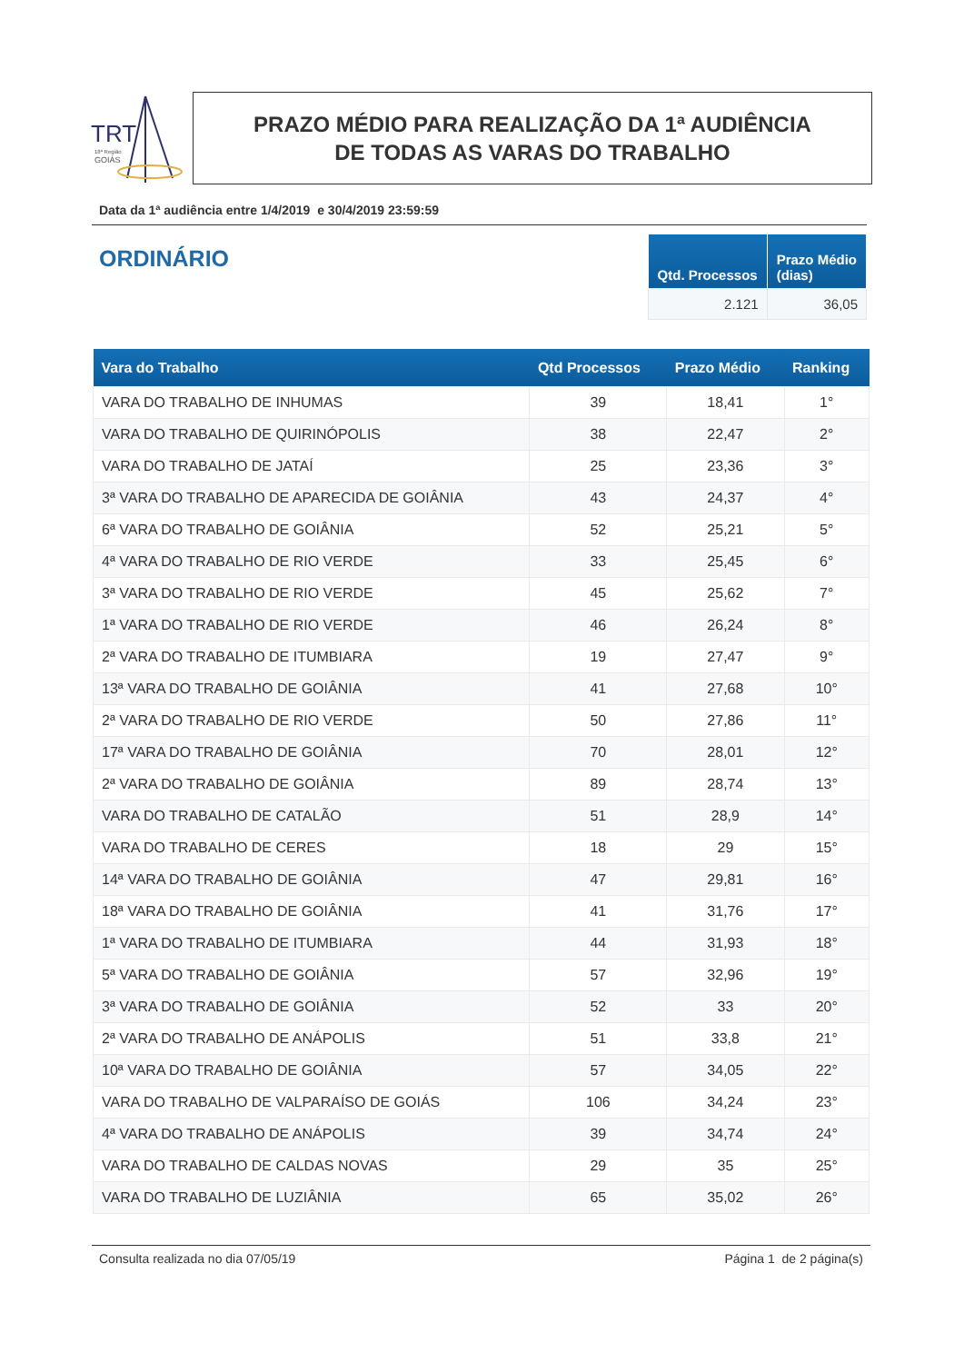TRT
18ª Região
GOIÁS
PRAZO MÉDIO PARA REALIZAÇÃO DA 1ª AUDIÊNCIA
DE TODAS AS VARAS DO TRABALHO
Data da 1ª audiência entre 1/4/2019 e 30/4/2019 23:59:59
ORDINÁRIO
| Qtd. Processos | Prazo Médio (dias) |
| --- | --- |
| 2.121 | 36,05 |
| Vara do Trabalho | Qtd Processos | Prazo Médio | Ranking |
| --- | --- | --- | --- |
| VARA DO TRABALHO DE INHUMAS | 39 | 18,41 | 1° |
| VARA DO TRABALHO DE QUIRINÓPOLIS | 38 | 22,47 | 2° |
| VARA DO TRABALHO DE JATAÍ | 25 | 23,36 | 3° |
| 3ª VARA DO TRABALHO DE APARECIDA DE GOIÂNIA | 43 | 24,37 | 4° |
| 6ª VARA DO TRABALHO DE GOIÂNIA | 52 | 25,21 | 5° |
| 4ª VARA DO TRABALHO DE RIO VERDE | 33 | 25,45 | 6° |
| 3ª VARA DO TRABALHO DE RIO VERDE | 45 | 25,62 | 7° |
| 1ª VARA DO TRABALHO DE RIO VERDE | 46 | 26,24 | 8° |
| 2ª VARA DO TRABALHO DE ITUMBIARA | 19 | 27,47 | 9° |
| 13ª VARA DO TRABALHO DE GOIÂNIA | 41 | 27,68 | 10° |
| 2ª VARA DO TRABALHO DE RIO VERDE | 50 | 27,86 | 11° |
| 17ª VARA DO TRABALHO DE GOIÂNIA | 70 | 28,01 | 12° |
| 2ª VARA DO TRABALHO DE GOIÂNIA | 89 | 28,74 | 13° |
| VARA DO TRABALHO DE CATALÃO | 51 | 28,9 | 14° |
| VARA DO TRABALHO DE CERES | 18 | 29 | 15° |
| 14ª VARA DO TRABALHO DE GOIÂNIA | 47 | 29,81 | 16° |
| 18ª VARA DO TRABALHO DE GOIÂNIA | 41 | 31,76 | 17° |
| 1ª VARA DO TRABALHO DE ITUMBIARA | 44 | 31,93 | 18° |
| 5ª VARA DO TRABALHO DE GOIÂNIA | 57 | 32,96 | 19° |
| 3ª VARA DO TRABALHO DE GOIÂNIA | 52 | 33 | 20° |
| 2ª VARA DO TRABALHO DE ANÁPOLIS | 51 | 33,8 | 21° |
| 10ª VARA DO TRABALHO DE GOIÂNIA | 57 | 34,05 | 22° |
| VARA DO TRABALHO DE VALPARAÍSO DE GOIÁS | 106 | 34,24 | 23° |
| 4ª VARA DO TRABALHO DE ANÁPOLIS | 39 | 34,74 | 24° |
| VARA DO TRABALHO DE CALDAS NOVAS | 29 | 35 | 25° |
| VARA DO TRABALHO DE LUZIÂNIA | 65 | 35,02 | 26° |
Consulta realizada no dia 07/05/19 Página 1 de 2 página(s)